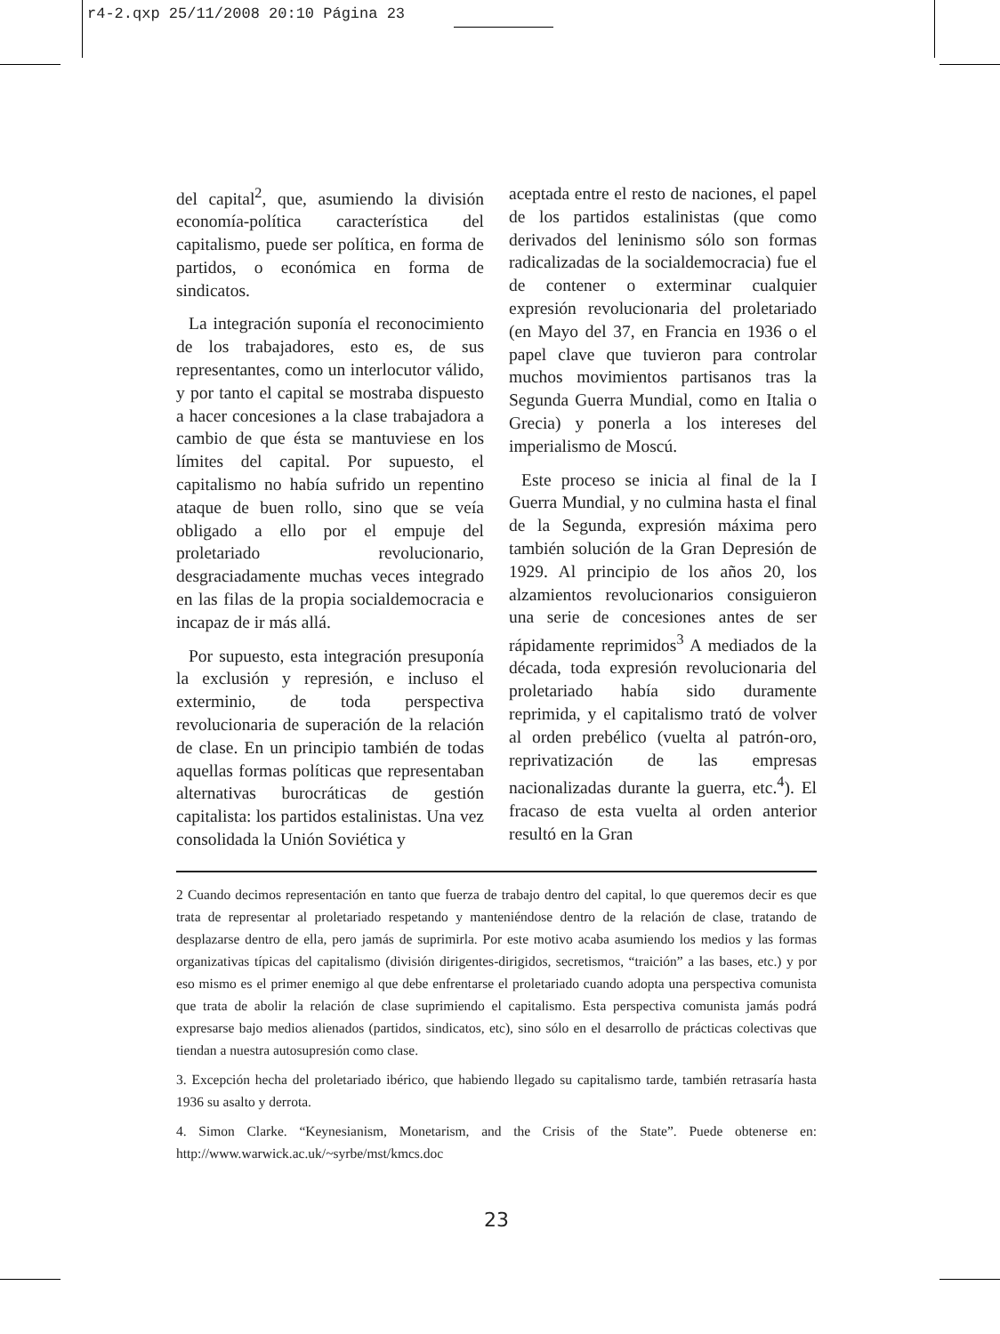r4-2.qxp 25/11/2008 20:10 Página 23
del capital<sup>2</sup>, que, asumiendo la división economía-política característica del capitalismo, puede ser política, en forma de partidos, o económica en forma de sindicatos.
La integración suponía el reconocimiento de los trabajadores, esto es, de sus representantes, como un interlocutor válido, y por tanto el capital se mostraba dispuesto a hacer concesiones a la clase trabajadora a cambio de que ésta se mantuviese en los límites del capital. Por supuesto, el capitalismo no había sufrido un repentino ataque de buen rollo, sino que se veía obligado a ello por el empuje del proletariado revolucionario, desgraciadamente muchas veces integrado en las filas de la propia socialdemocracia e incapaz de ir más allá.
Por supuesto, esta integración presuponía la exclusión y represión, e incluso el exterminio, de toda perspectiva revolucionaria de superación de la relación de clase. En un principio también de todas aquellas formas políticas que representaban alternativas burocráticas de gestión capitalista: los partidos estalinistas. Una vez consolidada la Unión Soviética y
aceptada entre el resto de naciones, el papel de los partidos estalinistas (que como derivados del leninismo sólo son formas radicalizadas de la socialdemocracia) fue el de contener o exterminar cualquier expresión revolucionaria del proletariado (en Mayo del 37, en Francia en 1936 o el papel clave que tuvieron para controlar muchos movimientos partisanos tras la Segunda Guerra Mundial, como en Italia o Grecia) y ponerla a los intereses del imperialismo de Moscú.
Este proceso se inicia al final de la I Guerra Mundial, y no culmina hasta el final de la Segunda, expresión máxima pero también solución de la Gran Depresión de 1929. Al principio de los años 20, los alzamientos revolucionarios consiguieron una serie de concesiones antes de ser rápidamente reprimidos<sup>3</sup> A mediados de la década, toda expresión revolucionaria del proletariado había sido duramente reprimida, y el capitalismo trató de volver al orden prebélico (vuelta al patrón-oro, reprivatización de las empresas nacionalizadas durante la guerra, etc.<sup>4</sup>). El fracaso de esta vuelta al orden anterior resultó en la Gran
2 Cuando decimos representación en tanto que fuerza de trabajo dentro del capital, lo que queremos decir es que trata de representar al proletariado respetando y manteniéndose dentro de la relación de clase, tratando de desplazarse dentro de ella, pero jamás de suprimirla. Por este motivo acaba asumiendo los medios y las formas organizativas típicas del capitalismo (división dirigentes-dirigidos, secretismos, “traición” a las bases, etc.) y por eso mismo es el primer enemigo al que debe enfrentarse el proletariado cuando adopta una perspectiva comunista que trata de abolir la relación de clase suprimiendo el capitalismo. Esta perspectiva comunista jamás podrá expresarse bajo medios alienados (partidos, sindicatos, etc), sino sólo en el desarrollo de prácticas colectivas que tiendan a nuestra autosupresión como clase.
3. Excepción hecha del proletariado ibérico, que habiendo llegado su capitalismo tarde, también retrasaría hasta 1936 su asalto y derrota.
4. Simon Clarke. “Keynesianism, Monetarism, and the Crisis of the State”. Puede obtenerse en: http://www.warwick.ac.uk/~syrbe/mst/kmcs.doc
23